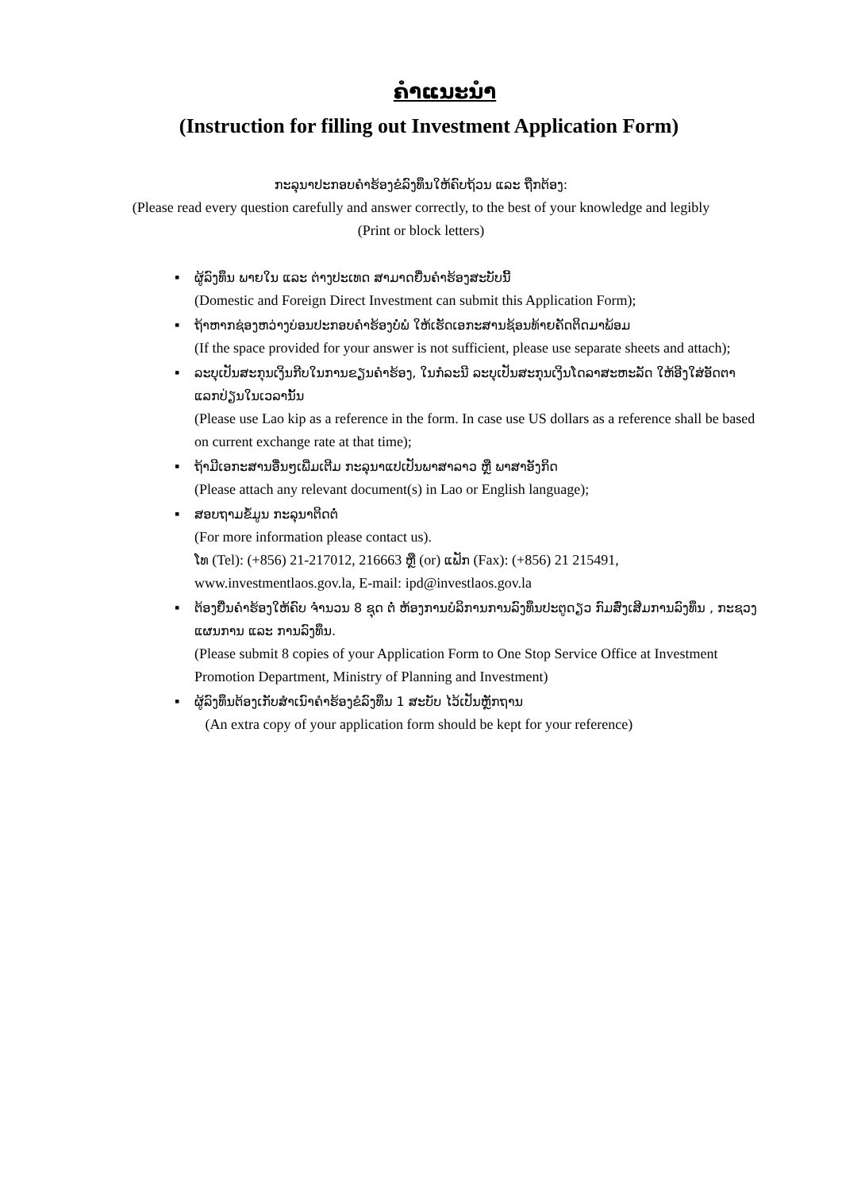ຄຳແນະນຳ
(Instruction for filling out Investment Application Form)
ກະລຸນາປະກອບຄຳຮ້ອງຂໍລົງທຶນໃຫ້ຄົບຖ້ວນ ແລະ ຖືກຕ້ອງ:
(Please read every question carefully and answer correctly, to the best of your knowledge and legibly
(Print or block letters)
▪ ຜູ້ລົງທຶນ ພາຍໃນ ແລະ ຕ່າງປະເທດ ສາມາດຍື່ນຄຳຮ້ອງສະບັບນີ້
(Domestic and Foreign Direct Investment can submit this Application Form);
▪ ຖ້າຫາກຊ່ອງຫວ່າງບ່ອນປະກອບຄຳຮ້ອງບໍ່ພໍ ໃຫ້ເຮັດເອກະສານຊ້ອນທ້າຍຄັດຕິດມາພ້ອມ
(If the space provided for your answer is not sufficient, please use separate sheets and attach);
▪ ລະບຸເປັນສະກຸນເງິນກີບໃນການຂຽນຄຳຮ້ອງ, ໃນກໍລະນີ ລະບຸເປັນສະກຸນເງິນໂດລາສະຫະລັດ ໃຫ້ອີງໃສ່ອັດຕາແລກປ່ຽນໃນເວລານັ້ນ
(Please use Lao kip as a reference in the form. In case use US dollars as a reference shall be based on current exchange rate at that time);
▪ ຖ້າມີເອກະສານອື່ນໆເພີ່ມເຕີມ ກະລຸນາແປເປັນພາສາລາວ ຫຼື ພາສາອັງກິດ
(Please attach any relevant document(s) in Lao or English language);
▪ ສອບຖາມຂໍ້ມູນ ກະລຸນາຕິດຕໍ່
(For more information please contact us).
ໂທ (Tel): (+856) 21-217012, 216663 ຫຼື (or) ແຟັກ (Fax): (+856) 21 215491,
www.investmentlaos.gov.la, E-mail: ipd@investlaos.gov.la
▪ ຕ້ອງຍື່ນຄຳຮ້ອງໃຫ້ຄົບ ຈຳນວນ 8 ຊຸດ ຕໍ່ ຫ້ອງການບໍລິການການລົງທຶນປະຕູດຽວ ກົມສົ່ງເສີມການລົງທຶນ , ກະຊວງແຜນການ ແລະ ການລົງທຶນ.
(Please submit 8 copies of your Application Form to One Stop Service Office at Investment Promotion Department, Ministry of Planning and Investment)
▪ ຜູ້ລົງທຶນຕ້ອງເກັບສຳເນົາຄຳຮ້ອງຂໍລົງທຶນ 1 ສະບັບ ໄວ້ເປັນຫຼັກຖານ
(An extra copy of your application form should be kept for your reference)